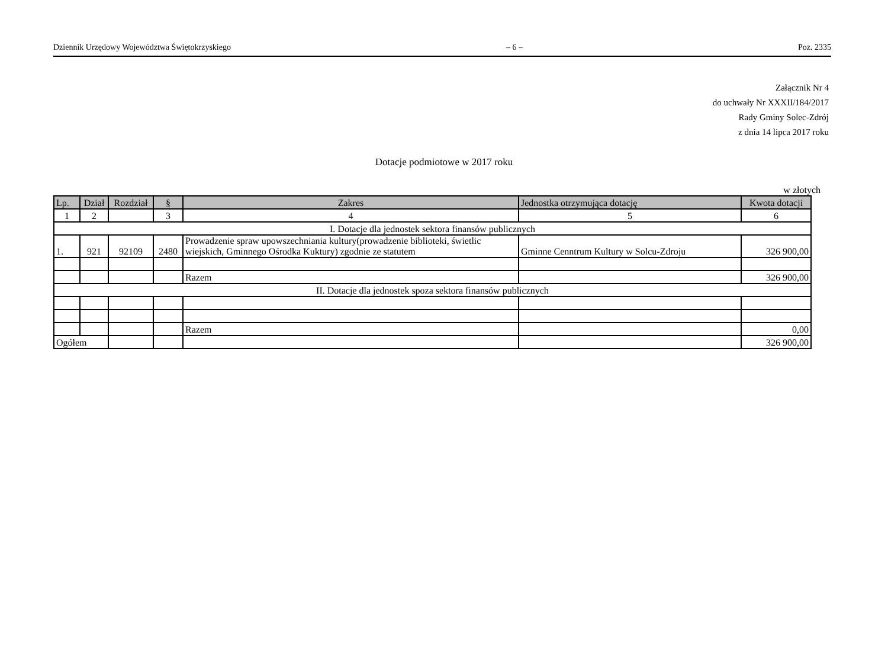Dziennik Urzędowy Województwa Świętokrzyskiego – 6 – Poz. 2335
Załącznik Nr 4
do uchwały Nr XXXII/184/2017
Rady Gminy Solec-Zdrój
z dnia 14 lipca 2017 roku
Dotacje podmiotowe w 2017 roku
w złotych
| Lp. | Dział | Rozdział | § | Zakres | Jednostka otrzymująca dotację | Kwota dotacji |
| --- | --- | --- | --- | --- | --- | --- |
| 1 | 2 | | 3 | 4 | 5 | 6 |
| I. Dotacje dla jednostek sektora finansów publicznych | | | | | | |
| 1. | 921 | 92109 | 2480 | Prowadzenie spraw upowszechniania kultury(prowadzenie biblioteki, świetlic wiejskich, Gminnego Ośrodka Kuktury) zgodnie ze statutem | Gminne Cenntrum Kultury w Solcu-Zdroju | 326 900,00 |
| | | | | Razem | | 326 900,00 |
| II. Dotacje dla jednostek spoza sektora finansów publicznych | | | | | | |
| | | | | Razem | | 0,00 |
| Ogółem | | | | | | 326 900,00 |